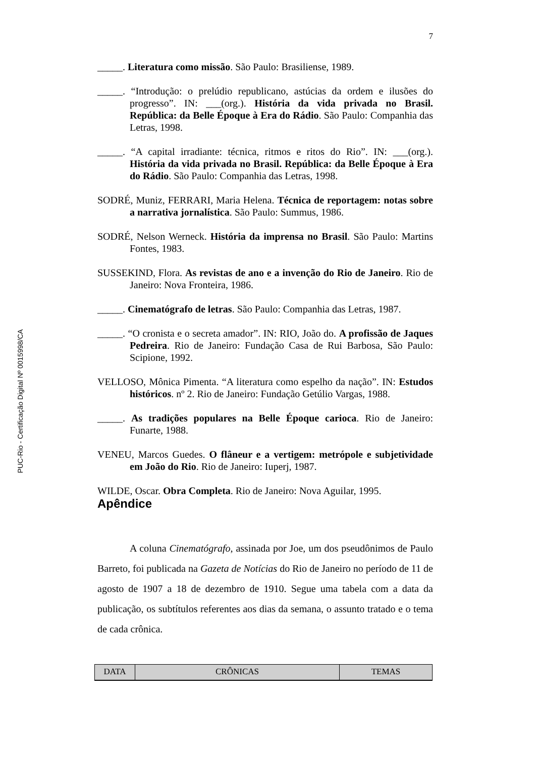PUC-Rio - Certificação Digital Nº 0015998/CA
7
_____. Literatura como missão. São Paulo: Brasiliense, 1989.
_____. “Introdução: o prelúdio republicano, astúcias da ordem e ilusões do progresso”. IN: ___(org.). História da vida privada no Brasil. República: da Belle Époque à Era do Rádio. São Paulo: Companhia das Letras, 1998.
_____. “A capital irradiante: técnica, ritmos e ritos do Rio”. IN: ___(org.). História da vida privada no Brasil. República: da Belle Époque à Era do Rádio. São Paulo: Companhia das Letras, 1998.
SODRÉ, Muniz, FERRARI, Maria Helena. Técnica de reportagem: notas sobre a narrativa jornalística. São Paulo: Summus, 1986.
SODRÉ, Nelson Werneck. História da imprensa no Brasil. São Paulo: Martins Fontes, 1983.
SUSSEKIND, Flora. As revistas de ano e a invenção do Rio de Janeiro. Rio de Janeiro: Nova Fronteira, 1986.
_____. Cinematógrafo de letras. São Paulo: Companhia das Letras, 1987.
_____. “O cronista e o secreta amador”. IN: RIO, João do. A profissão de Jaques Pedreira. Rio de Janeiro: Fundação Casa de Rui Barbosa, São Paulo: Scipione, 1992.
VELLOSO, Mônica Pimenta. “A literatura como espelho da nação”. IN: Estudos históricos. nº 2. Rio de Janeiro: Fundação Getúlio Vargas, 1988.
_____. As tradições populares na Belle Époque carioca. Rio de Janeiro: Funarte, 1988.
VENEU, Marcos Guedes. O flâneur e a vertigem: metrópole e subjetividade em João do Rio. Rio de Janeiro: Iuperj, 1987.
WILDE, Oscar. Obra Completa. Rio de Janeiro: Nova Aguilar, 1995.
Apêndice
A coluna Cinematógrafo, assinada por Joe, um dos pseudônimos de Paulo Barreto, foi publicada na Gazeta de Notícias do Rio de Janeiro no período de 11 de agosto de 1907 a 18 de dezembro de 1910. Segue uma tabela com a data da publicação, os subtítulos referentes aos dias da semana, o assunto tratado e o tema de cada crônica.
| DATA | CRÔNICAS | TEMAS |